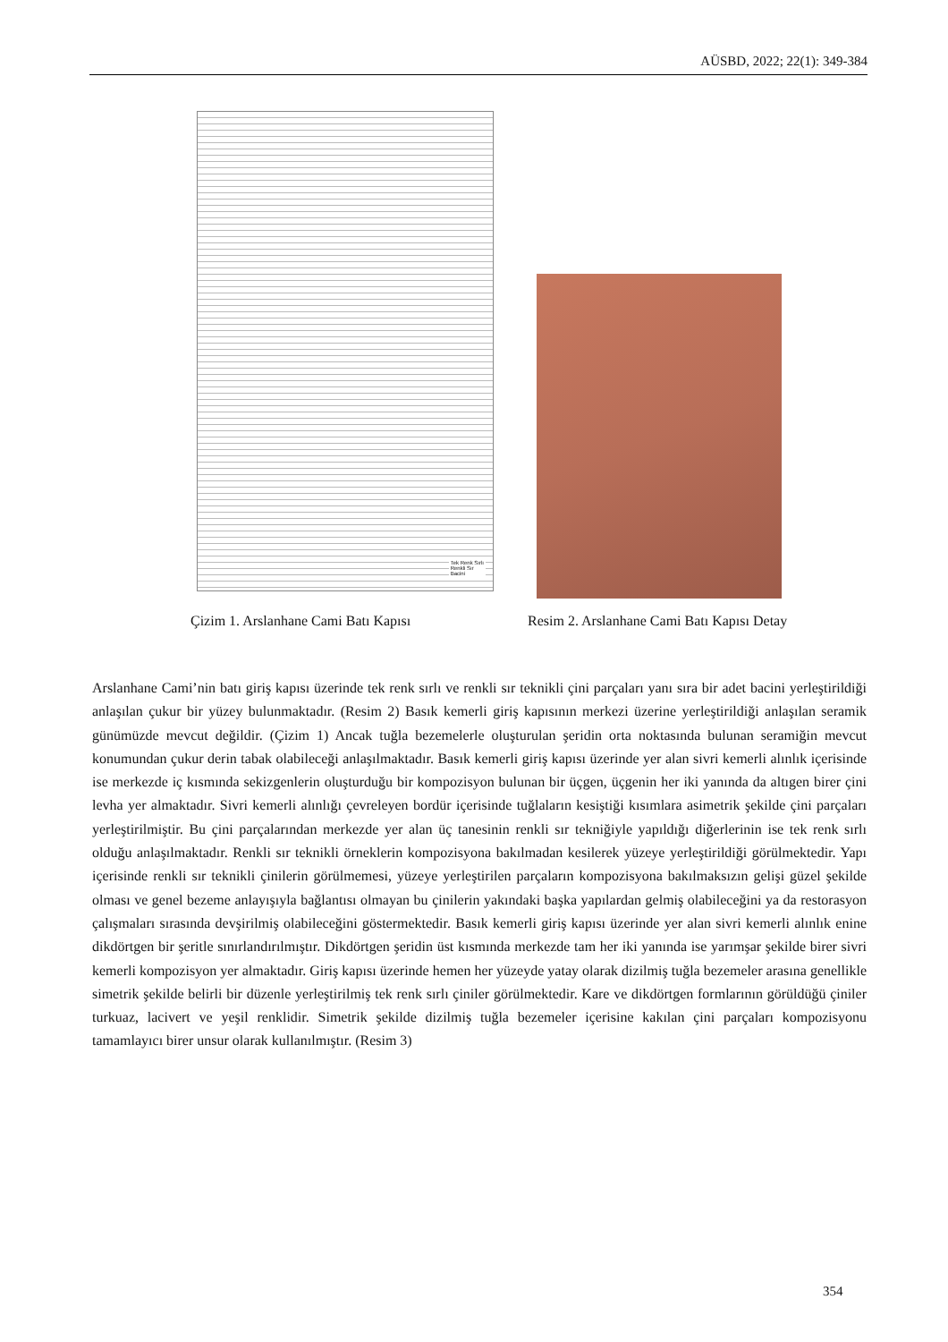AÜSBD, 2022; 22(1): 349-384
Tek Renk Sırlı
Renkli Sır
Bacini
Çizim 1. Arslanhane Cami Batı Kapısı
Resim 2. Arslanhane Cami Batı Kapısı Detay
Arslanhane Cami’nin batı giriş kapısı üzerinde tek renk sırlı ve renkli sır teknikli çini parçaları yanı sıra bir adet bacini yerleştirildiği anlaşılan çukur bir yüzey bulunmaktadır. (Resim 2) Basık kemerli giriş kapısının merkezi üzerine yerleştirildiği anlaşılan seramik günümüzde mevcut değildir. (Çizim 1) Ancak tuğla bezemelerle oluşturulan şeridin orta noktasında bulunan seramiğin mevcut konumundan çukur derin tabak olabileceği anlaşılmaktadır. Basık kemerli giriş kapısı üzerinde yer alan sivri kemerli alınlık içerisinde ise merkezde iç kısmında sekizgenlerin oluşturduğu bir kompozisyon bulunan bir üçgen, üçgenin her iki yanında da altıgen birer çini levha yer almaktadır. Sivri kemerli alınlığı çevreleyen bordür içerisinde tuğlaların kesiştiği kısımlara asimetrik şekilde çini parçaları yerleştirilmiştir. Bu çini parçalarından merkezde yer alan üç tanesinin renkli sır tekniğiyle yapıldığı diğerlerinin ise tek renk sırlı olduğu anlaşılmaktadır. Renkli sır teknikli örneklerin kompozisyona bakılmadan kesilerek yüzeye yerleştirildiği görülmektedir. Yapı içerisinde renkli sır teknikli çinilerin görülmemesi, yüzeye yerleştirilen parçaların kompozisyona bakılmaksızın gelişi güzel şekilde olması ve genel bezeme anlayışıyla bağlantısı olmayan bu çinilerin yakındaki başka yapılardan gelmiş olabileceğini ya da restorasyon çalışmaları sırasında devşirilmiş olabileceğini göstermektedir. Basık kemerli giriş kapısı üzerinde yer alan sivri kemerli alınlık enine dikdörtgen bir şeritle sınırlandırılmıştır. Dikdörtgen şeridin üst kısmında merkezde tam her iki yanında ise yarımşar şekilde birer sivri kemerli kompozisyon yer almaktadır. Giriş kapısı üzerinde hemen her yüzeyde yatay olarak dizilmiş tuğla bezemeler arasına genellikle simetrik şekilde belirli bir düzenle yerleştirilmiş tek renk sırlı çiniler görülmektedir. Kare ve dikdörtgen formlarının görüldüğü çiniler turkuaz, lacivert ve yeşil renklidir. Simetrik şekilde dizilmiş tuğla bezemeler içerisine kakılan çini parçaları kompozisyonu tamamlayıcı birer unsur olarak kullanılmıştır. (Resim 3)
354